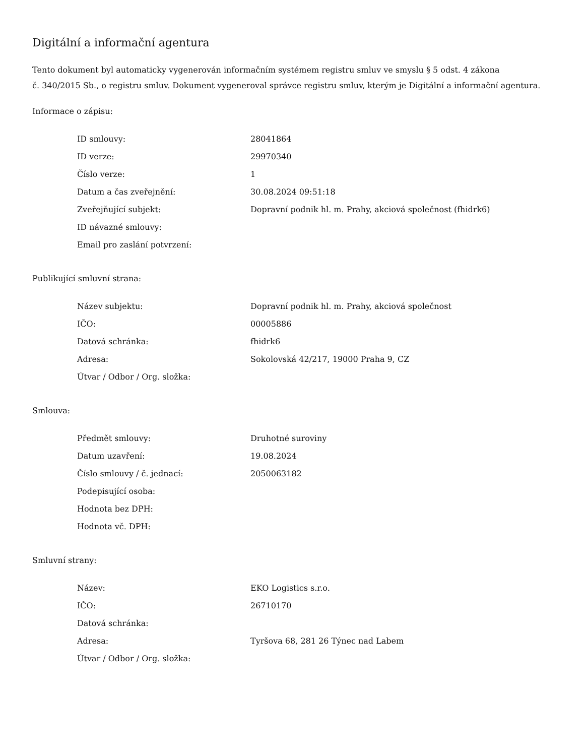Digitální a informační agentura
Tento dokument byl automaticky vygenerován informačním systémem registru smluv ve smyslu § 5 odst. 4 zákona
č. 340/2015 Sb., o registru smluv. Dokument vygeneroval správce registru smluv, kterým je Digitální a informační agentura.
Informace o zápisu:
| ID smlouvy: | 28041864 |
| ID verze: | 29970340 |
| Číslo verze: | 1 |
| Datum a čas zveřejnění: | 30.08.2024 09:51:18 |
| Zveřejňující subjekt: | Dopravní podnik hl. m. Prahy, akciová společnost (fhidrk6) |
| ID návazné smlouvy: | |
| Email pro zaslání potvrzení: | |
Publikující smluvní strana:
| Název subjektu: | Dopravní podnik hl. m. Prahy, akciová společnost |
| IČO: | 00005886 |
| Datová schránka: | fhidrk6 |
| Adresa: | Sokolovská 42/217, 19000 Praha 9, CZ |
| Útvar / Odbor / Org. složka: | |
Smlouva:
| Předmět smlouvy: | Druhotné suroviny |
| Datum uzavření: | 19.08.2024 |
| Číslo smlouvy / č. jednací: | 2050063182 |
| Podepisující osoba: | |
| Hodnota bez DPH: | |
| Hodnota vč. DPH: | |
Smluvní strany:
| Název: | EKO Logistics s.r.o. |
| IČO: | 26710170 |
| Datová schránka: | |
| Adresa: | Tyršova 68, 281 26 Týnec nad Labem |
| Útvar / Odbor / Org. složka: | |